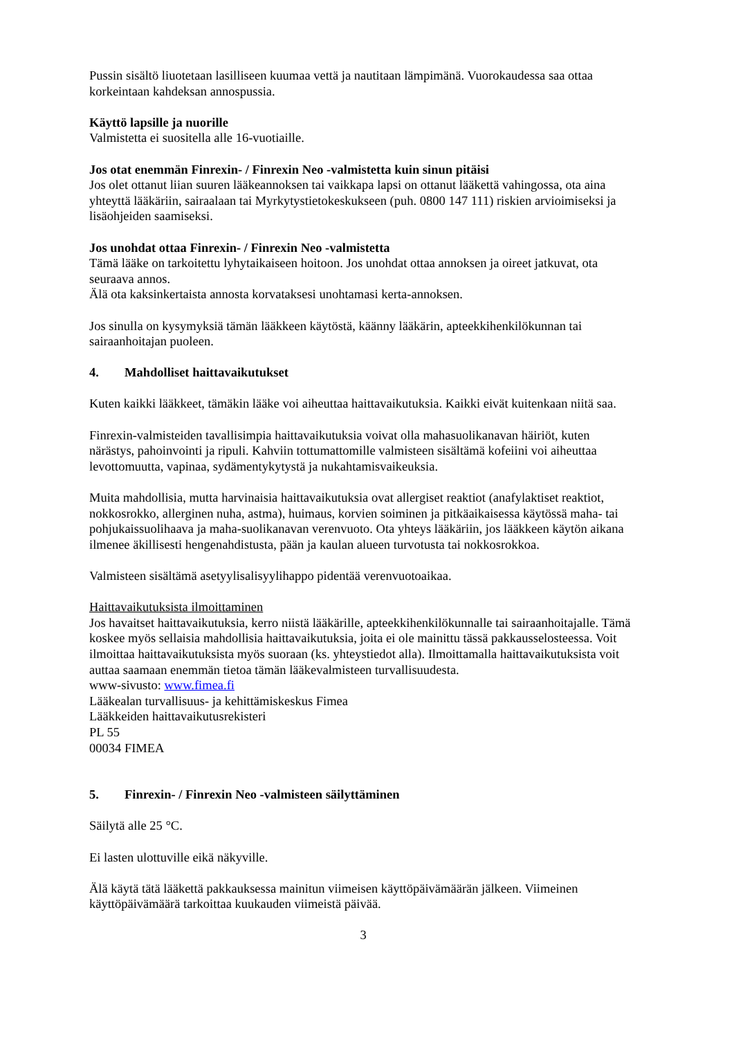Pussin sisältö liuotetaan lasilliseen kuumaa vettä ja nautitaan lämpimänä. Vuorokaudessa saa ottaa korkeintaan kahdeksan annospussia.
Käyttö lapsille ja nuorille
Valmistetta ei suositella alle 16-vuotiaille.
Jos otat enemmän Finrexin- / Finrexin Neo -valmistetta kuin sinun pitäisi
Jos olet ottanut liian suuren lääkeannoksen tai vaikkapa lapsi on ottanut lääkettä vahingossa, ota aina yhteyttä lääkäriin, sairaalaan tai Myrkytystietokeskukseen (puh. 0800 147 111) riskien arvioimiseksi ja lisäohjeiden saamiseksi.
Jos unohdat ottaa Finrexin- / Finrexin Neo -valmistetta
Tämä lääke on tarkoitettu lyhytaikaiseen hoitoon. Jos unohdat ottaa annoksen ja oireet jatkuvat, ota seuraava annos.
Älä ota kaksinkertaista annosta korvataksesi unohtamasi kerta-annoksen.
Jos sinulla on kysymyksiä tämän lääkkeen käytöstä, käänny lääkärin, apteekkihenkilökunnan tai sairaanhoitajan puoleen.
4. Mahdolliset haittavaikutukset
Kuten kaikki lääkkeet, tämäkin lääke voi aiheuttaa haittavaikutuksia. Kaikki eivät kuitenkaan niitä saa.
Finrexin-valmisteiden tavallisimpia haittavaikutuksia voivat olla mahasuolikanavan häiriöt, kuten närästys, pahoinvointi ja ripuli. Kahviin tottumattomille valmisteen sisältämä kofeiini voi aiheuttaa levottomuutta, vapinaa, sydämentykytystä ja nukahtamisvaikeuksia.
Muita mahdollisia, mutta harvinaisia haittavaikutuksia ovat allergiset reaktiot (anafylaktiset reaktiot, nokkosrokko, allerginen nuha, astma), huimaus, korvien soiminen ja pitkäaikaisessa käytössä maha- tai pohjukaissuolihaava ja maha-suolikanavan verenvuoto. Ota yhteys lääkäriin, jos lääkkeen käytön aikana ilmenee äkillisesti hengenahdistusta, pään ja kaulan alueen turvotusta tai nokkosrokkoa.
Valmisteen sisältämä asetyylisalisyylihappo pidentää verenvuotoaikaa.
Haittavaikutuksista ilmoittaminen
Jos havaitset haittavaikutuksia, kerro niistä lääkärille, apteekkihenkilökunnalle tai sairaanhoitajalle. Tämä koskee myös sellaisia mahdollisia haittavaikutuksia, joita ei ole mainittu tässä pakkausselosteessa. Voit ilmoittaa haittavaikutuksista myös suoraan (ks. yhteystiedot alla). Ilmoittamalla haittavaikutuksista voit auttaa saamaan enemmän tietoa tämän lääkevalmisteen turvallisuudesta.
www-sivusto: www.fimea.fi
Lääkealan turvallisuus- ja kehittämiskeskus Fimea
Lääkkeiden haittavaikutusrekisteri
PL 55
00034 FIMEA
5. Finrexin- / Finrexin Neo -valmisteen säilyttäminen
Säilytä alle 25 °C.
Ei lasten ulottuville eikä näkyville.
Älä käytä tätä lääkettä pakkauksessa mainitun viimeisen käyttöpäivämäärän jälkeen. Viimeinen käyttöpäivämäärä tarkoittaa kuukauden viimeistä päivää.
3